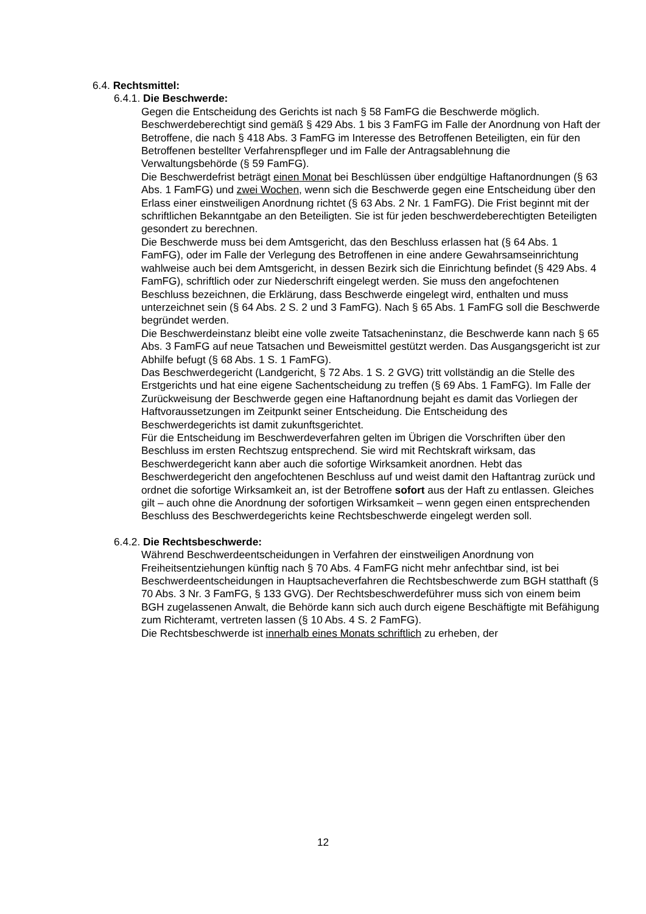6.4. Rechtsmittel:
6.4.1. Die Beschwerde:
Gegen die Entscheidung des Gerichts ist nach § 58 FamFG die Beschwerde möglich. Beschwerdeberechtigt sind gemäß § 429 Abs. 1 bis 3 FamFG im Falle der Anordnung von Haft der Betroffene, die nach § 418 Abs. 3 FamFG im Interesse des Betroffenen Beteiligten, ein für den Betroffenen bestellter Verfahrenspfleger und im Falle der Antragsablehnung die Verwaltungsbehörde (§ 59 FamFG).
Die Beschwerdefrist beträgt einen Monat bei Beschlüssen über endgültige Haftanordnungen (§ 63 Abs. 1 FamFG) und zwei Wochen, wenn sich die Beschwerde gegen eine Entscheidung über den Erlass einer einstweiligen Anordnung richtet (§ 63 Abs. 2 Nr. 1 FamFG). Die Frist beginnt mit der schriftlichen Bekanntgabe an den Beteiligten. Sie ist für jeden beschwerdeberechtigten Beteiligten gesondert zu berechnen.
Die Beschwerde muss bei dem Amtsgericht, das den Beschluss erlassen hat (§ 64 Abs. 1 FamFG), oder im Falle der Verlegung des Betroffenen in eine andere Gewahrsamseinrichtung wahlweise auch bei dem Amtsgericht, in dessen Bezirk sich die Einrichtung befindet (§ 429 Abs. 4 FamFG), schriftlich oder zur Niederschrift eingelegt werden. Sie muss den angefochtenen Beschluss bezeichnen, die Erklärung, dass Beschwerde eingelegt wird, enthalten und muss unterzeichnet sein (§ 64 Abs. 2 S. 2 und 3 FamFG). Nach § 65 Abs. 1 FamFG soll die Beschwerde begründet werden.
Die Beschwerdeinstanz bleibt eine volle zweite Tatsacheninstanz, die Beschwerde kann nach § 65 Abs. 3 FamFG auf neue Tatsachen und Beweismittel gestützt werden. Das Ausgangsgericht ist zur Abhilfe befugt (§ 68 Abs. 1 S. 1 FamFG).
Das Beschwerdegericht (Landgericht, § 72 Abs. 1 S. 2 GVG) tritt vollständig an die Stelle des Erstgerichts und hat eine eigene Sachentscheidung zu treffen (§ 69 Abs. 1 FamFG). Im Falle der Zurückweisung der Beschwerde gegen eine Haftanordnung bejaht es damit das Vorliegen der Haftvoraussetzungen im Zeitpunkt seiner Entscheidung. Die Entscheidung des Beschwerdegerichts ist damit zukunftsgerichtet.
Für die Entscheidung im Beschwerdeverfahren gelten im Übrigen die Vorschriften über den Beschluss im ersten Rechtszug entsprechend. Sie wird mit Rechtskraft wirksam, das Beschwerdegericht kann aber auch die sofortige Wirksamkeit anordnen. Hebt das Beschwerdegericht den angefochtenen Beschluss auf und weist damit den Haftantrag zurück und ordnet die sofortige Wirksamkeit an, ist der Betroffene sofort aus der Haft zu entlassen. Gleiches gilt – auch ohne die Anordnung der sofortigen Wirksamkeit – wenn gegen einen entsprechenden Beschluss des Beschwerdegerichts keine Rechtsbeschwerde eingelegt werden soll.
6.4.2. Die Rechtsbeschwerde:
Während Beschwerdeentscheidungen in Verfahren der einstweiligen Anordnung von Freiheitsentziehungen künftig nach § 70 Abs. 4 FamFG nicht mehr anfechtbar sind, ist bei Beschwerdeentscheidungen in Hauptsacheverfahren die Rechtsbeschwerde zum BGH statthaft (§ 70 Abs. 3 Nr. 3 FamFG, § 133 GVG). Der Rechtsbeschwerdeführer muss sich von einem beim BGH zugelassenen Anwalt, die Behörde kann sich auch durch eigene Beschäftigte mit Befähigung zum Richteramt, vertreten lassen (§ 10 Abs. 4 S. 2 FamFG).
Die Rechtsbeschwerde ist innerhalb eines Monats schriftlich zu erheben, der
12